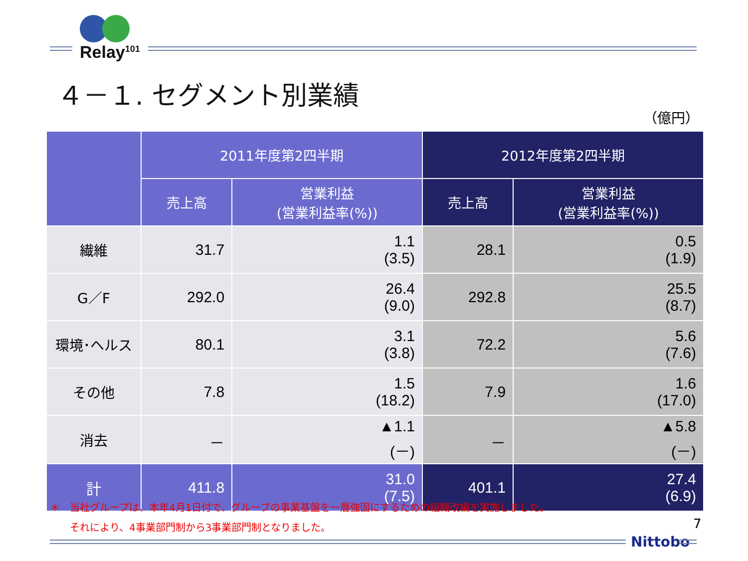Relay<sup>101</sup>
４－１. セグメント別業績
（億円）
| | 2011年度第2四半期 | | 2012年度第2四半期 | |
| --- | --- | --- | --- | --- |
| | 売上高 | 営業利益 (営業利益率(%)) | 売上高 | 営業利益 (営業利益率(%)) |
| 繊維 | 31.7 | 1.1 (3.5) | 28.1 | 0.5 (1.9) |
| G／F | 292.0 | 26.4 (9.0) | 292.8 | 25.5 (8.7) |
| 環境･ヘルス | 80.1 | 3.1 (3.8) | 72.2 | 5.6 (7.6) |
| その他 | 7.8 | 1.5 (18.2) | 7.9 | 1.6 (17.0) |
| 消去 | － | ▲1.1 (－) | － | ▲5.8 (－) |
| 計 | 411.8 | 31.0 (7.5) | 401.1 | 27.4 (6.9) |
＊　当社グループは、本年4月1日付で、グループの事業基盤を一層強固にするための組織改編を実施しました。
　　それにより、4事業部門制から3事業部門制となりました。
7
Nittobo